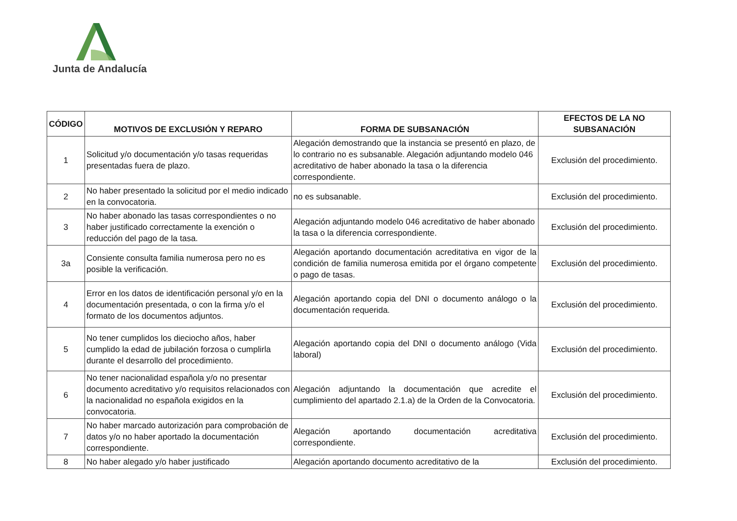Junta de Andalucía
| CÓDIGO | MOTIVOS DE EXCLUSIÓN Y REPARO | FORMA DE SUBSANACIÓN | EFECTOS DE LA NO SUBSANACIÓN |
| --- | --- | --- | --- |
| 1 | Solicitud y/o documentación y/o tasas requeridas presentadas fuera de plazo. | Alegación demostrando que la instancia se presentó en plazo, de lo contrario no es subsanable. Alegación adjuntando modelo 046 acreditativo de haber abonado la tasa o la diferencia correspondiente. | Exclusión del procedimiento. |
| 2 | No haber presentado la solicitud por el medio indicado en la convocatoria. | no es subsanable. | Exclusión del procedimiento. |
| 3 | No haber abonado las tasas correspondientes o no haber justificado correctamente la exención o reducción del pago de la tasa. | Alegación adjuntando modelo 046 acreditativo de haber abonado la tasa o la diferencia correspondiente. | Exclusión del procedimiento. |
| 3a | Consiente consulta familia numerosa pero no es posible la verificación. | Alegación aportando documentación acreditativa en vigor de la condición de familia numerosa emitida por el órgano competente o pago de tasas. | Exclusión del procedimiento. |
| 4 | Error en los datos de identificación personal y/o en la documentación presentada, o con la firma y/o el formato de los documentos adjuntos. | Alegación aportando copia del DNI o documento análogo o la documentación requerida. | Exclusión del procedimiento. |
| 5 | No tener cumplidos los dieciocho años, haber cumplido la edad de jubilación forzosa o cumplirla durante el desarrollo del procedimiento. | Alegación aportando copia del DNI o documento análogo (Vida laboral) | Exclusión del procedimiento. |
| 6 | No tener nacionalidad española y/o no presentar documento acreditativo y/o requisitos relacionados con la nacionalidad no española exigidos en la convocatoria. | Alegación adjuntando la documentación que acredite el cumplimiento del apartado 2.1.a) de la Orden de la Convocatoria. | Exclusión del procedimiento. |
| 7 | No haber marcado autorización para comprobación de datos y/o no haber aportado la documentación correspondiente. | Alegación aportando documentación acreditativa correspondiente. | Exclusión del procedimiento. |
| 8 | No haber alegado y/o haber justificado | Alegación aportando documento acreditativo de la | Exclusión del procedimiento. |